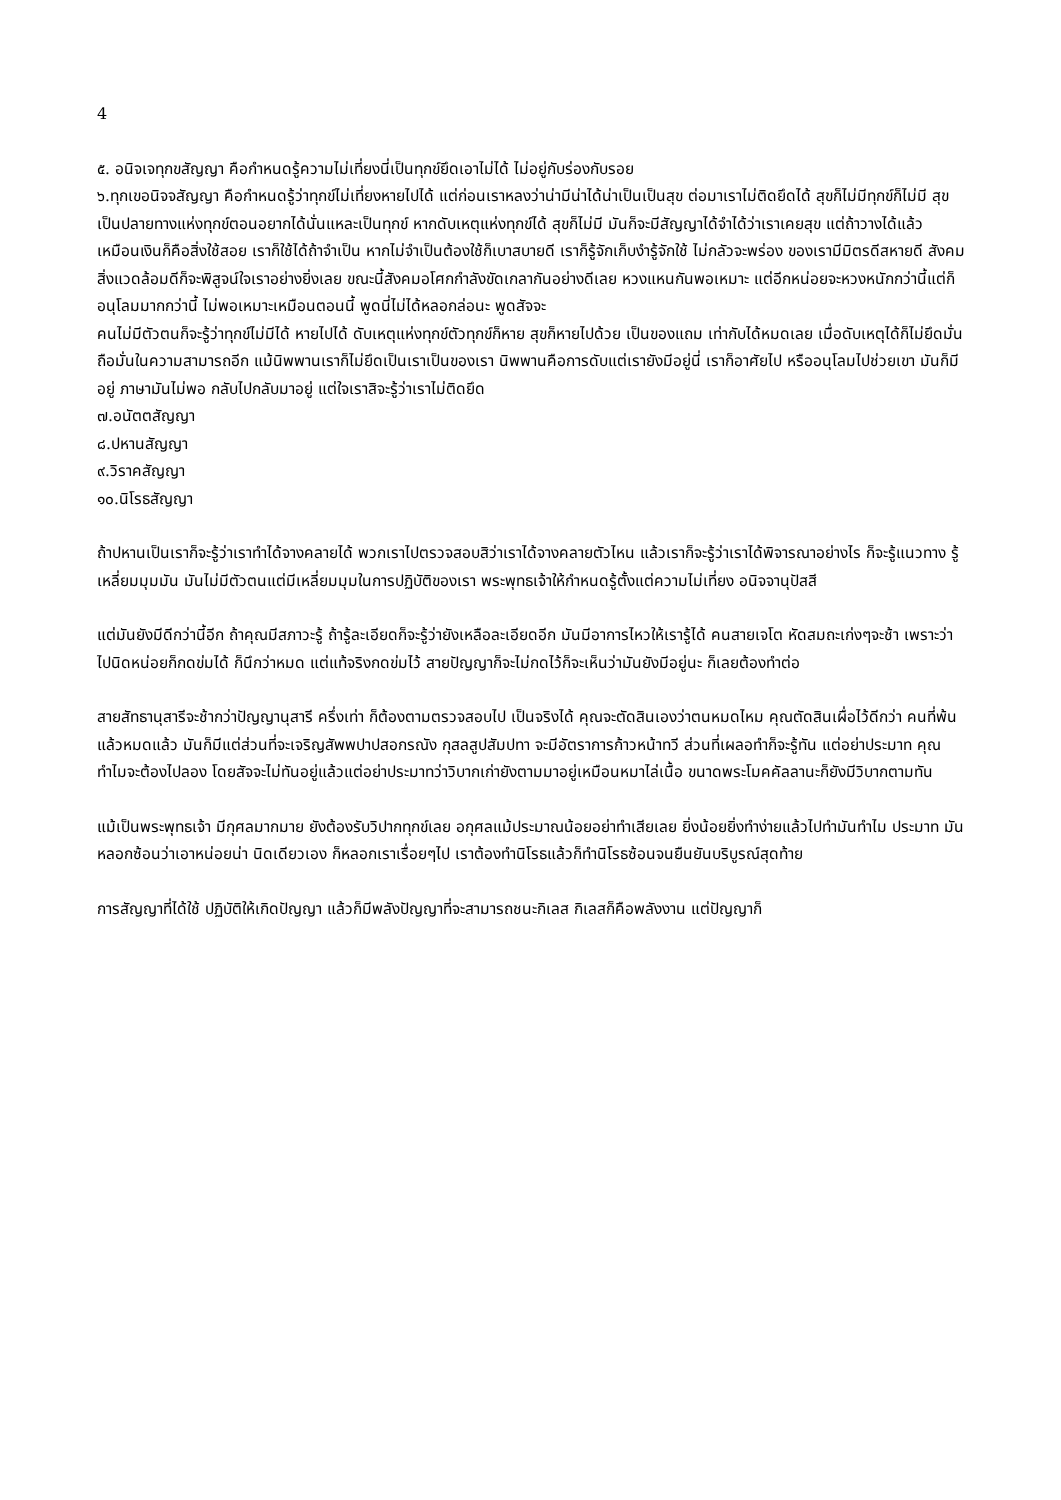4
๕. อนิจเจทุกขสัญญา คือกำหนดรู้ความไม่เที่ยงนี่เป็นทุกข์ยึดเอาไม่ได้ ไม่อยู่กับร่องกับรอย
๖.ทุกเขอนิจจสัญญา คือกำหนดรู้ว่าทุกข์ไม่เที่ยงหายไปได้ แต่ก่อนเราหลงว่าน่ามีน่าได้น่าเป็นเป็นสุข ต่อมาเราไม่ติดยึดได้ สุขก็ไม่มีทุกข์ก็ไม่มี สุขเป็นปลายทางแห่งทุกข์ตอนอยากได้นั่นแหละเป็นทุกข์ หากดับเหตุแห่งทุกข์ได้ สุขก็ไม่มี มันก็จะมีสัญญาได้จำได้ว่าเราเคยสุข แต่ถ้าวางได้แล้ว เหมือนเงินก็คือสิ่งใช้สอย เราก็ใช้ได้ถ้าจำเป็น หากไม่จำเป็นต้องใช้ก็เบาสบายดี เราก็รู้จักเก็บงำรู้จักใช้ ไม่กลัวจะพร่อง ของเรามีมิตรดีสหายดี สังคมสิ่งแวดล้อมดีก็จะพิสูจน์ใจเราอย่างยิ่งเลย ขณะนี้สังคมอโศกกำลังขัดเกลากันอย่างดีเลย หวงแหนกันพอเหมาะ แต่อีกหน่อยจะหวงหนักกว่านี้แต่ก็อนุโลมมากกว่านี้ ไม่พอเหมาะเหมือนตอนนี้ พูดนี่ไม่ได้หลอกล่อนะ พูดสัจจะ
คนไม่มีตัวตนก็จะรู้ว่าทุกข์ไม่มีได้ หายไปได้ ดับเหตุแห่งทุกข์ตัวทุกข์ก็หาย สุขก็หายไปด้วย เป็นของแถม เท่ากับได้หมดเลย เมื่อดับเหตุได้ก็ไม่ยึดมั่นถือมั่นในความสามารถอีก แม้นิพพานเราก็ไม่ยึดเป็นเราเป็นของเรา นิพพานคือการดับแต่เรายังมีอยู่นี่ เราก็อาศัยไป หรืออนุโลมไปช่วยเขา มันก็มีอยู่ ภาษามันไม่พอ กลับไปกลับมาอยู่ แต่ใจเราสิจะรู้ว่าเราไม่ติดยึด
๗.อนัตตสัญญา
๘.ปหานสัญญา
๙.วิราคสัญญา
๑๐.นิโรธสัญญา
ถ้าปหานเป็นเราก็จะรู้ว่าเราทำได้จางคลายได้ พวกเราไปตรวจสอบสิว่าเราได้จางคลายตัวไหน แล้วเราก็จะรู้ว่าเราได้พิจารณาอย่างไร ก็จะรู้แนวทาง รู้เหลี่ยมมุมมัน มันไม่มีตัวตนแต่มีเหลี่ยมมุมในการปฏิบัติของเรา พระพุทธเจ้าให้กำหนดรู้ตั้งแต่ความไม่เที่ยง อนิจจานุปัสสี
แต่มันยังมีดีกว่านี้อีก ถ้าคุณมีสภาวะรู้ ถ้ารู้ละเอียดก็จะรู้ว่ายังเหลือละเอียดอีก มันมีอาการไหวให้เรารู้ได้ คนสายเจโต หัดสมถะเก่งๆจะช้า เพราะว่าไปนิดหน่อยก็กดข่มได้ ก็นึกว่าหมด แต่แท้จริงกดข่มไว้ สายปัญญาก็จะไม่กดไว้ก็จะเห็นว่ามันยังมีอยู่นะ ก็เลยต้องทำต่อ
สายสัทธานุสารีจะช้ากว่าปัญญานุสารี ครึ่งเท่า ก็ต้องตามตรวจสอบไป เป็นจริงได้ คุณจะตัดสินเองว่าตนหมดไหม คุณตัดสินเผื่อไว้ดีกว่า คนที่พ้นแล้วหมดแล้ว มันก็มีแต่ส่วนที่จะเจริญสัพพปาปสอกรณัง กุสลสูปสัมปทา จะมีอัตราการก้าวหน้าทวี ส่วนที่เผลอทำก็จะรู้ทัน แต่อย่าประมาท คุณทำไมจะต้องไปลอง โดยสัจจะไม่ทันอยู่แล้วแต่อย่าประมาทว่าวิบากเก่ายังตามมาอยู่เหมือนหมาไล่เนื้อ ขนาดพระโมคคัลลานะก็ยังมีวิบากตามทัน
แม้เป็นพระพุทธเจ้า มีกุศลมากมาย ยังต้องรับวิปากทุกข์เลย อกุศลแม้ประมาณน้อยอย่าทำเสียเลย ยิ่งน้อยยิ่งทำง่ายแล้วไปทำมันทำไม ประมาท มันหลอกซ้อนว่าเอาหน่อยน่า นิดเดียวเอง ก็หลอกเราเรื่อยๆไป เราต้องทำนิโรธแล้วก็ทำนิโรธซ้อนจนยืนยันบริบูรณ์สุดท้าย
การสัญญาที่ได้ใช้ ปฏิบัติให้เกิดปัญญา แล้วก็มีพลังปัญญาที่จะสามารถชนะกิเลส กิเลสก็คือพลังงาน แต่ปัญญาก็